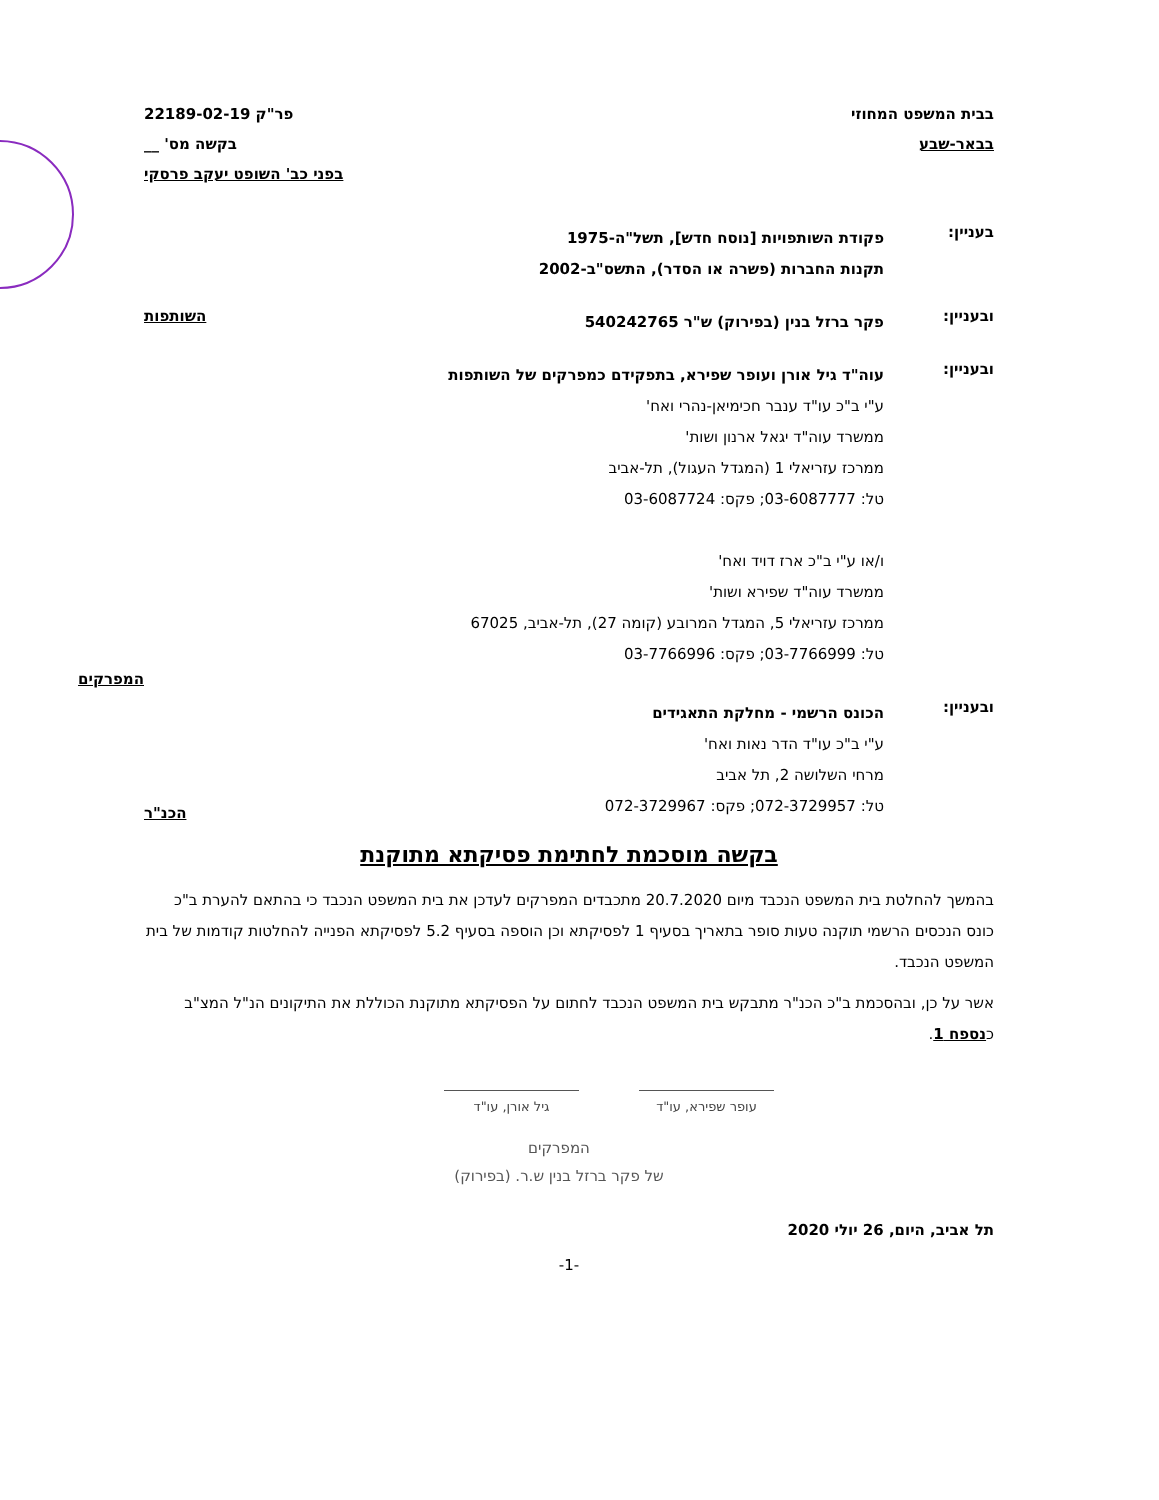בבית המשפט המחוזי פר"ק 22189-02-19
בבאר-שבע בקשה מס' __
בפני כב' השופט יעקב פרסקי
בעניין:
פקודת השותפויות [נוסח חדש], תשל"ה-1975
תקנות החברות (פשרה או הסדר), התשס"ב-2002
ובעניין:
פקר ברזל בנין (בפירוק) ש"ר 540242765
השותפות
ובעניין:
עוה"ד גיל אורן ועופר שפירא, בתפקידם כמפרקים של השותפות
ע"י ב"כ עו"ד ענבר חכימיאן-נהרי ואח'
ממשרד עוה"ד יגאל ארנון ושות'
ממרכז עזריאלי 1 (המגדל העגול), תל-אביב
טל: 03-6087777; פקס: 03-6087724
ו/או ע"י ב"כ ארז דויד ואח'
ממשרד עוה"ד שפירא ושות'
ממרכז עזריאלי 5, המגדל המרובע (קומה 27), תל-אביב, 67025
טל: 03-7766999; פקס: 03-7766996
המפרקים
ובעניין:
הכונס הרשמי - מחלקת התאגידים
ע"י ב"כ עו"ד הדר נאות ואח'
מרחי השלושה 2, תל אביב
טל: 072-3729957; פקס: 072-3729967
הכנ"ר
בקשה מוסכמת לחתימת פסיקתא מתוקנת
בהמשך להחלטת בית המשפט הנכבד מיום 20.7.2020 מתכבדים המפרקים לעדכן את בית המשפט הנכבד כי בהתאם להערת ב"כ כונס הנכסים הרשמי תוקנה טעות סופר בתאריך בסעיף 1 לפסיקתא וכן הוספה בסעיף 5.2 לפסיקתא הפנייה להחלטות קודמות של בית המשפט הנכבד.
אשר על כן, ובהסכמת ב"כ הכנ"ר מתבקש בית המשפט הנכבד לחתום על הפסיקתא מתוקנת הכוללת את התיקונים הנ"ל המצ"ב כנספח 1.
עופר שפירא, עו"ד גיל אורן, עו"ד
המפרקים
של פקר ברזל בנין ש.ר. (בפירוק)
תל אביב, היום, 26 יולי 2020
-1-